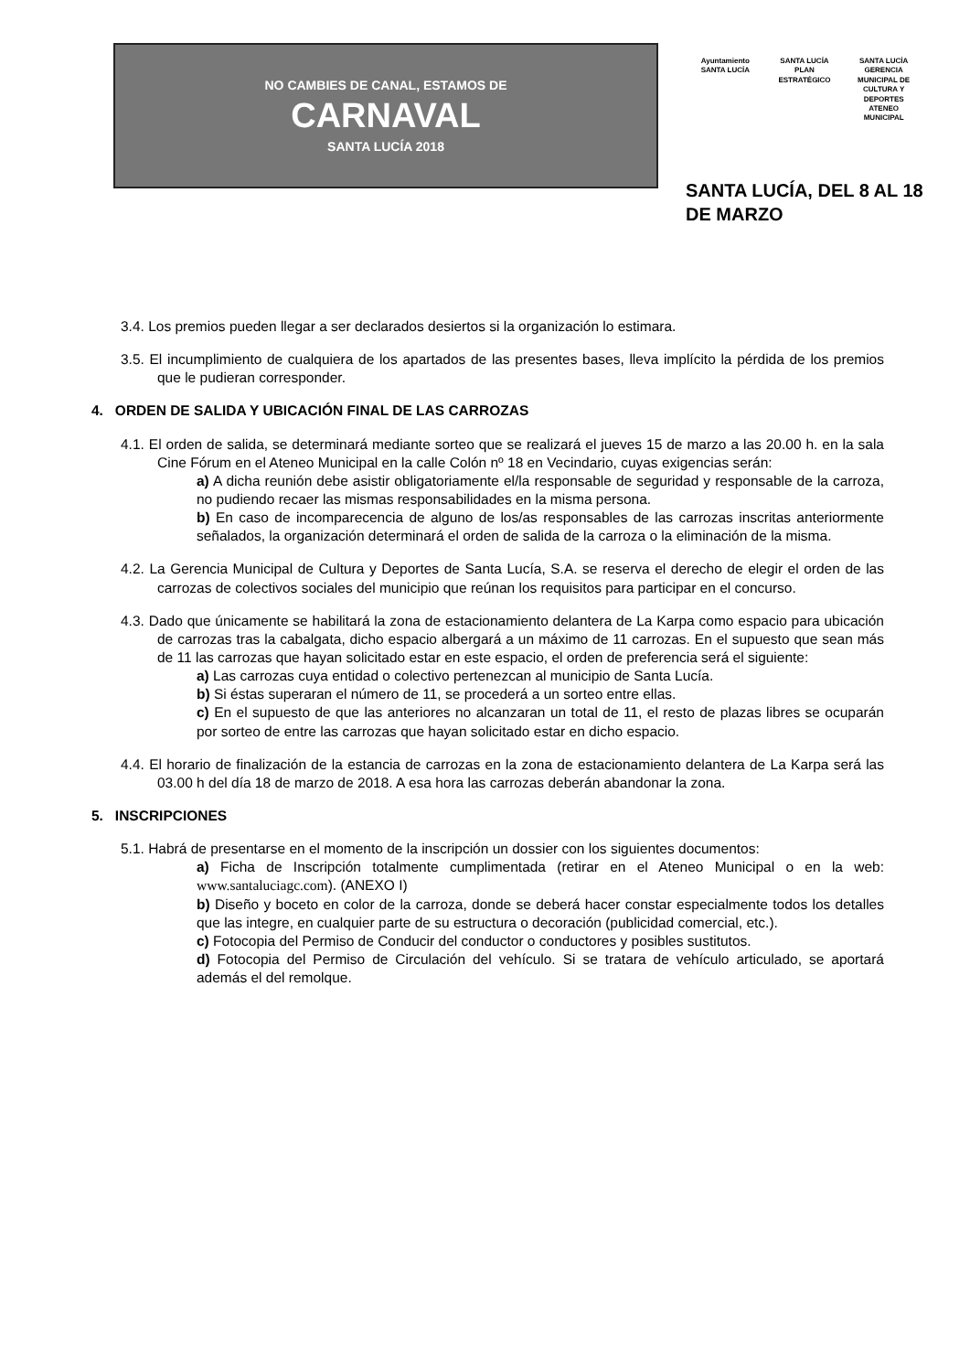NO CAMBIES DE CANAL, ESTAMOS DE
CARNAVAL
SANTA LUCÍA 2018
Ayuntamiento SANTA LUCÍA
SANTA LUCÍA PLAN ESTRATÉGICO
SANTA LUCÍA GERENCIA MUNICIPAL DE CULTURA Y DEPORTES ATENEO MUNICIPAL
SANTA LUCÍA, DEL 8 AL 18 DE MARZO
3.4. Los premios pueden llegar a ser declarados desiertos si la organización lo estimara.
3.5. El incumplimiento de cualquiera de los apartados de las presentes bases, lleva implícito la pérdida de los premios que le pudieran corresponder.
4. ORDEN DE SALIDA Y UBICACIÓN FINAL DE LAS CARROZAS
4.1. El orden de salida, se determinará mediante sorteo que se realizará el jueves 15 de marzo a las 20.00 h. en la sala Cine Fórum en el Ateneo Municipal en la calle Colón nº 18 en Vecindario, cuyas exigencias serán:
a) A dicha reunión debe asistir obligatoriamente el/la responsable de seguridad y responsable de la carroza, no pudiendo recaer las mismas responsabilidades en la misma persona.
b) En caso de incomparecencia de alguno de los/as responsables de las carrozas inscritas anteriormente señalados, la organización determinará el orden de salida de la carroza o la eliminación de la misma.
4.2. La Gerencia Municipal de Cultura y Deportes de Santa Lucía, S.A. se reserva el derecho de elegir el orden de las carrozas de colectivos sociales del municipio que reúnan los requisitos para participar en el concurso.
4.3. Dado que únicamente se habilitará la zona de estacionamiento delantera de La Karpa como espacio para ubicación de carrozas tras la cabalgata, dicho espacio albergará a un máximo de 11 carrozas. En el supuesto que sean más de 11 las carrozas que hayan solicitado estar en este espacio, el orden de preferencia será el siguiente:
a) Las carrozas cuya entidad o colectivo pertenezcan al municipio de Santa Lucía.
b) Si éstas superaran el número de 11, se procederá a un sorteo entre ellas.
c) En el supuesto de que las anteriores no alcanzaran un total de 11, el resto de plazas libres se ocuparán por sorteo de entre las carrozas que hayan solicitado estar en dicho espacio.
4.4. El horario de finalización de la estancia de carrozas en la zona de estacionamiento delantera de La Karpa será las 03.00 h del día 18 de marzo de 2018. A esa hora las carrozas deberán abandonar la zona.
5. INSCRIPCIONES
5.1. Habrá de presentarse en el momento de la inscripción un dossier con los siguientes documentos:
a) Ficha de Inscripción totalmente cumplimentada (retirar en el Ateneo Municipal o en la web: www.santaluciagc.com). (ANEXO I)
b) Diseño y boceto en color de la carroza, donde se deberá hacer constar especialmente todos los detalles que las integre, en cualquier parte de su estructura o decoración (publicidad comercial, etc.).
c) Fotocopia del Permiso de Conducir del conductor o conductores y posibles sustitutos.
d) Fotocopia del Permiso de Circulación del vehículo. Si se tratara de vehículo articulado, se aportará además el del remolque.